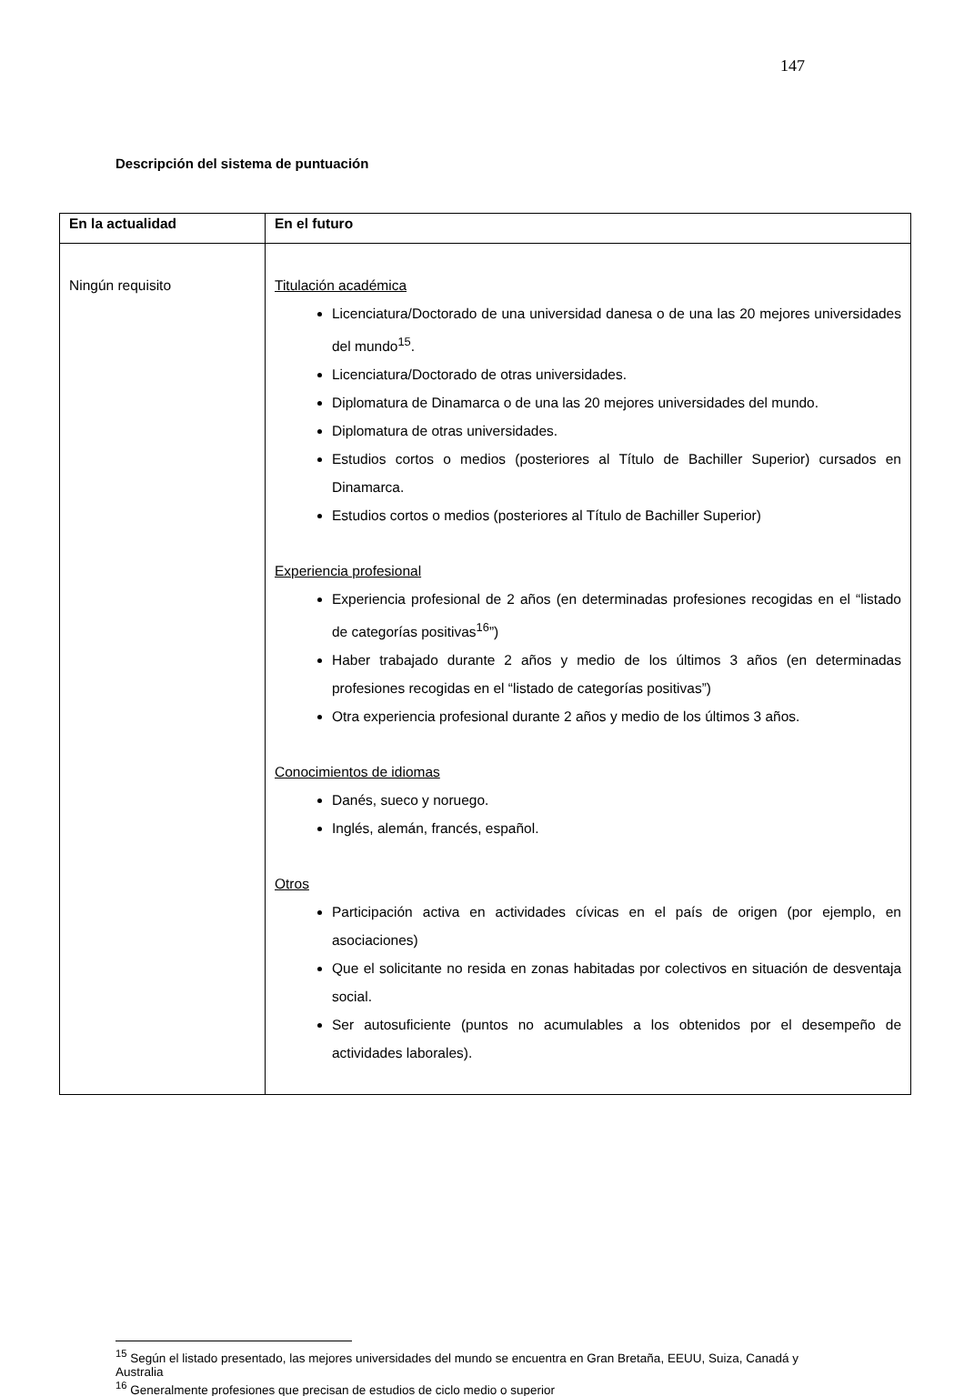147
Descripción del sistema de puntuación
| En la actualidad | En el futuro |
| --- | --- |
| Ningún requisito | Titulación académica Licenciatura/Doctorado de una universidad danesa o de una las 20 mejores universidades del mundo<sup>15</sup>. Licenciatura/Doctorado de otras universidades. Diplomatura de Dinamarca o de una las 20 mejores universidades del mundo. Diplomatura de otras universidades. Estudios cortos o medios (posteriores al Título de Bachiller Superior) cursados en Dinamarca. Estudios cortos o medios (posteriores al Título de Bachiller Superior) Experiencia profesional Experiencia profesional de 2 años (en determinadas profesiones recogidas en el “listado de categorías positivas<sup>16</sup>”) Haber trabajado durante 2 años y medio de los últimos 3 años (en determinadas profesiones recogidas en el “listado de categorías positivas”) Otra experiencia profesional durante 2 años y medio de los últimos 3 años. Conocimientos de idiomas Danés, sueco y noruego. Inglés, alemán, francés, español. Otros Participación activa en actividades cívicas en el país de origen (por ejemplo, en asociaciones) Que el solicitante no resida en zonas habitadas por colectivos en situación de desventaja social. Ser autosuficiente (puntos no acumulables a los obtenidos por el desempeño de actividades laborales). |
<sup>15</sup> Según el listado presentado, las mejores universidades del mundo se encuentra en Gran Bretaña, EEUU, Suiza, Canadá y Australia
<sup>16</sup> Generalmente profesiones que precisan de estudios de ciclo medio o superior